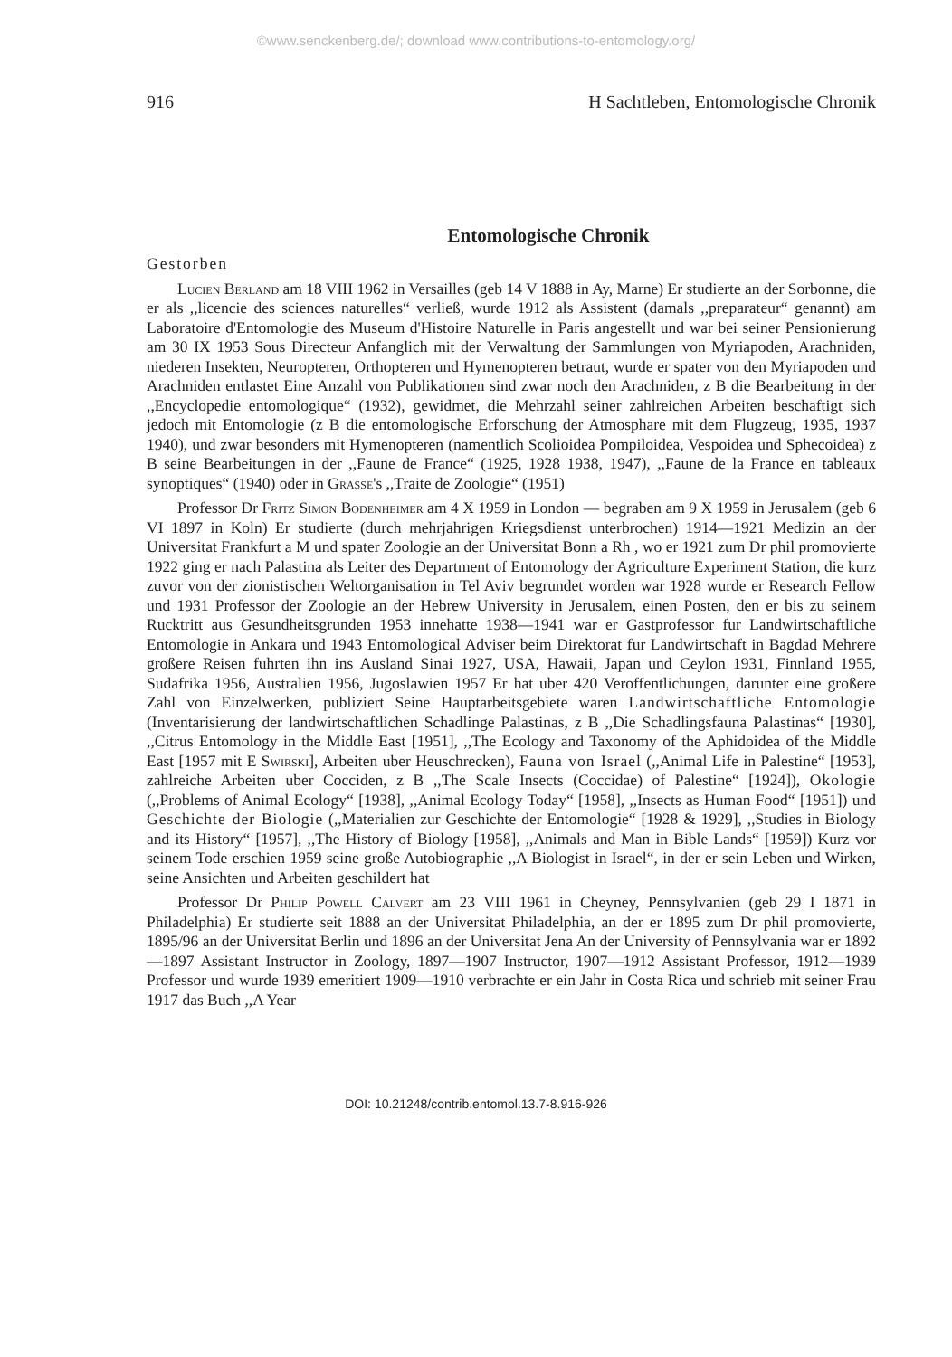©www.senckenberg.de/; download www.contributions-to-entomology.org/
916 H Sachtleben, Entomologische Chronik
Entomologische Chronik
Gestorben
Lucien Berland am 18 VIII 1962 in Versailles (geb 14 V 1888 in Ay, Marne) Er studierte an der Sorbonne, die er als ,,licencie des sciences naturelles“ verließ, wurde 1912 als Assistent (damals ,,preparateur“ genannt) am Laboratoire d'Entomologie des Museum d'Histoire Naturelle in Paris angestellt und war bei seiner Pensionierung am 30 IX 1953 Sous Directeur Anfanglich mit der Verwaltung der Sammlungen von Myriapoden, Arachniden, niederen Insekten, Neuropteren, Orthopteren und Hymenopteren betraut, wurde er spater von den Myriapoden und Arachniden entlastet Eine Anzahl von Publikationen sind zwar noch den Arachniden, z B die Bearbeitung in der ,,Encyclopedie entomologique“ (1932), gewidmet, die Mehrzahl seiner zahlreichen Arbeiten beschaftigt sich jedoch mit Entomologie (z B die entomologische Erforschung der Atmosphare mit dem Flugzeug, 1935, 1937 1940), und zwar besonders mit Hymenopteren (namentlich Scolioidea Pompiloidea, Vespoidea und Sphecoidea) z B seine Bearbeitungen in der ,,Faune de France“ (1925, 1928 1938, 1947), ,,Faune de la France en tableaux synoptiques“ (1940) oder in Grasse's ,,Traite de Zoologie“ (1951)
Professor Dr Fritz Simon Bodenheimer am 4 X 1959 in London — begraben am 9 X 1959 in Jerusalem (geb 6 VI 1897 in Koln) Er studierte (durch mehrjahrigen Kriegsdienst unterbrochen) 1914—1921 Medizin an der Universitat Frankfurt a M und spater Zoologie an der Universitat Bonn a Rh , wo er 1921 zum Dr phil promovierte 1922 ging er nach Palastina als Leiter des Department of Entomology der Agriculture Experiment Station, die kurz zuvor von der zionistischen Weltorganisation in Tel Aviv begrundet worden war 1928 wurde er Research Fellow und 1931 Professor der Zoologie an der Hebrew University in Jerusalem, einen Posten, den er bis zu seinem Rucktritt aus Gesundheitsgrunden 1953 innehatte 1938—1941 war er Gastprofessor fur Landwirtschaftliche Entomologie in Ankara und 1943 Entomological Adviser beim Direktorat fur Landwirtschaft in Bagdad Mehrere großere Reisen fuhrten ihn ins Ausland Sinai 1927, USA, Hawaii, Japan und Ceylon 1931, Finnland 1955, Sudafrika 1956, Australien 1956, Jugoslawien 1957 Er hat uber 420 Veroffentlichungen, darunter eine großere Zahl von Einzelwerken, publiziert Seine Hauptarbeitsgebiete waren Landwirtschaftliche Entomologie (Inventarisierung der landwirtschaftlichen Schadlinge Palastinas, z B ,,Die Schadlingsfauna Palastinas“ [1930], ,,Citrus Entomology in the Middle East [1951], ,,The Ecology and Taxonomy of the Aphidoidea of the Middle East [1957 mit E Swirski], Arbeiten uber Heuschrecken), Fauna von Israel (,,Animal Life in Palestine“ [1953], zahlreiche Arbeiten uber Cocciden, z B ,,The Scale Insects (Coccidae) of Palestine“ [1924]), Okologie (,,Problems of Animal Ecology“ [1938], ,,Animal Ecology Today“ [1958], ,,Insects as Human Food“ [1951]) und Geschichte der Biologie (,,Materialien zur Geschichte der Entomologie“ [1928 & 1929], ,,Studies in Biology and its History“ [1957], ,,The History of Biology [1958], ,,Animals and Man in Bible Lands“ [1959]) Kurz vor seinem Tode erschien 1959 seine große Autobiographie ,,A Biologist in Israel“, in der er sein Leben und Wirken, seine Ansichten und Arbeiten geschildert hat
Professor Dr Philip Powell Calvert am 23 VIII 1961 in Cheyney, Pennsylvanien (geb 29 I 1871 in Philadelphia) Er studierte seit 1888 an der Universitat Philadelphia, an der er 1895 zum Dr phil promovierte, 1895/96 an der Universitat Berlin und 1896 an der Universitat Jena An der University of Pennsylvania war er 1892—1897 Assistant Instructor in Zoology, 1897—1907 Instructor, 1907—1912 Assistant Professor, 1912—1939 Professor und wurde 1939 emeritiert 1909—1910 verbrachte er ein Jahr in Costa Rica und schrieb mit seiner Frau 1917 das Buch ,,A Year
DOI: 10.21248/contrib.entomol.13.7-8.916-926